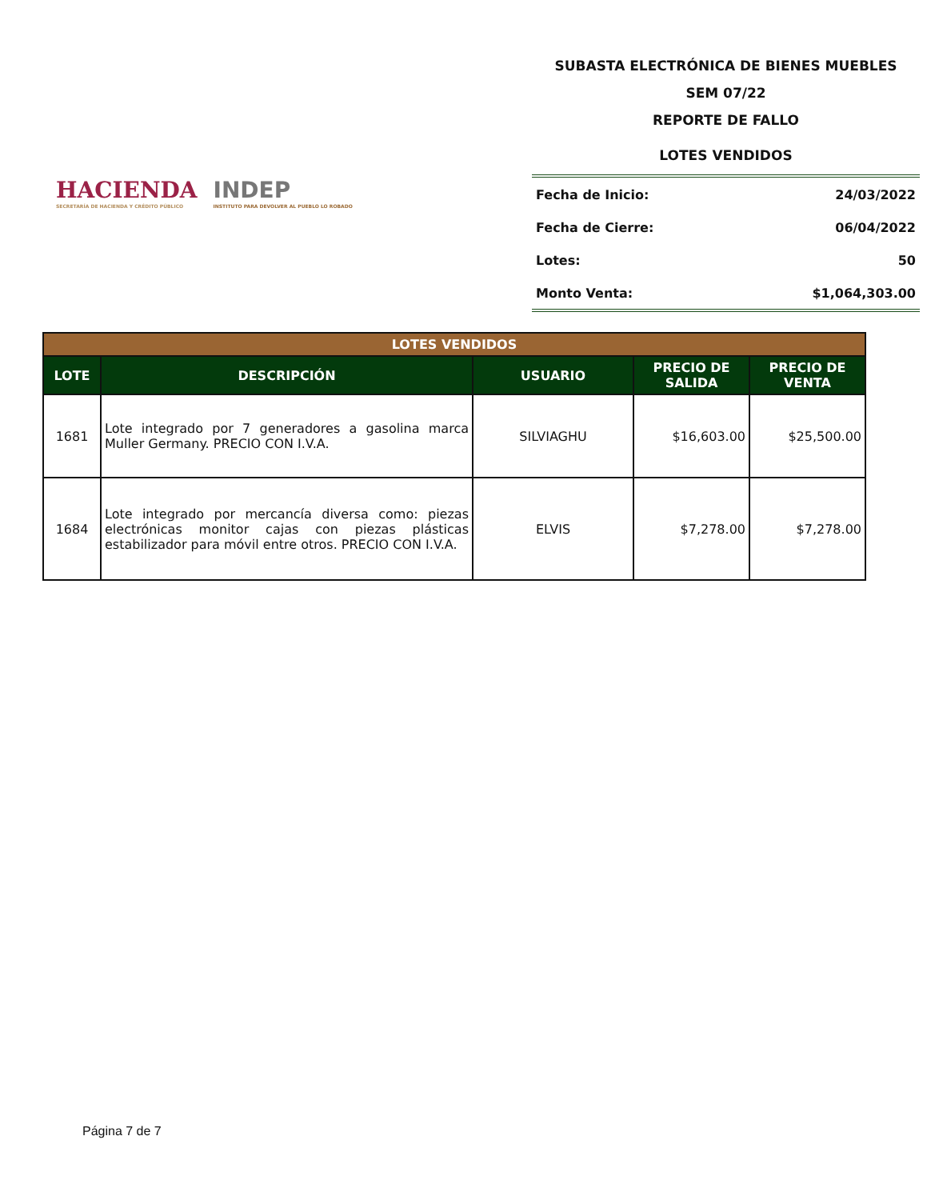HACIENDA
SECRETARÍA DE HACIENDA Y CRÉDITO PÚBLICO
INDEP
INSTITUTO PARA DEVOLVER AL PUEBLO LO ROBADO
SUBASTA ELECTRÓNICA DE BIENES MUEBLES
SEM 07/22
REPORTE DE FALLO
LOTES VENDIDOS
| Fecha de Inicio: | 24/03/2022 |
| Fecha de Cierre: | 06/04/2022 |
| Lotes: | 50 |
| Monto Venta: | $1,064,303.00 |
| LOTES VENDIDOS | | | | |
| LOTE | DESCRIPCIÓN | USUARIO | PRECIO DE SALIDA | PRECIO DE VENTA |
| 1681 | Lote integrado por 7 generadores a gasolina marca Muller Germany. PRECIO CON I.V.A. | SILVIAGHU | $16,603.00 | $25,500.00 |
| 1684 | Lote integrado por mercancía diversa como: piezas electrónicas monitor cajas con piezas plásticas estabilizador para móvil entre otros. PRECIO CON I.V.A. | ELVIS | $7,278.00 | $7,278.00 |
Página 7 de 7